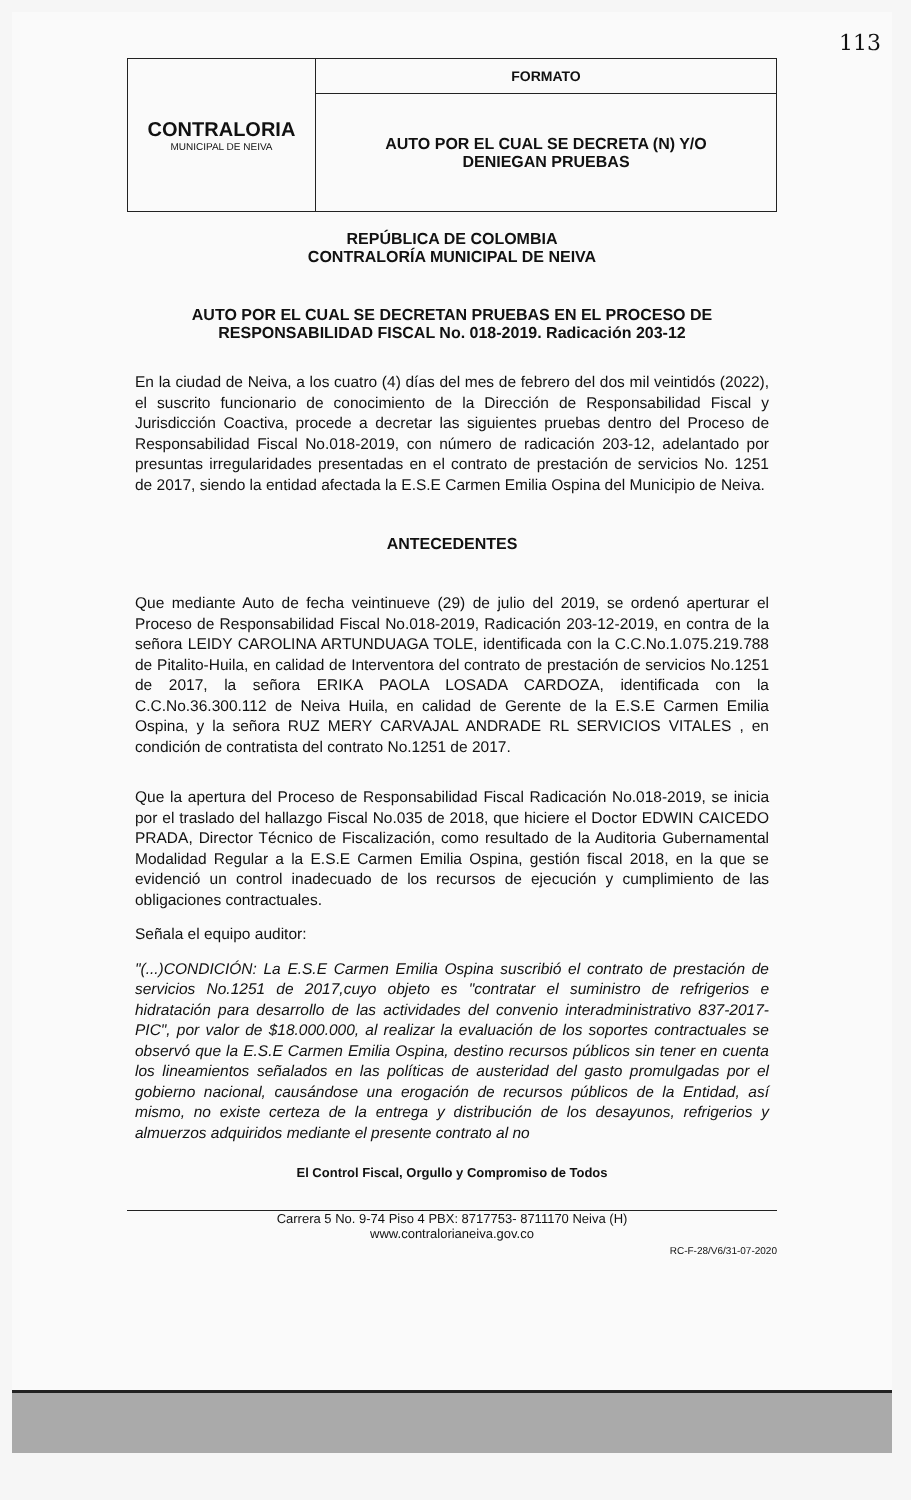113
| CONTRALORIA MUNICIPAL DE NEIVA | FORMATO |
| | AUTO POR EL CUAL SE DECRETA (N) Y/O DENIEGAN PRUEBAS |
REPÚBLICA DE COLOMBIA
CONTRALORÍA MUNICIPAL DE NEIVA
AUTO POR EL CUAL SE DECRETAN PRUEBAS EN EL PROCESO DE RESPONSABILIDAD FISCAL No. 018-2019. Radicación 203-12
En la ciudad de Neiva, a los cuatro (4) días del mes de febrero del dos mil veintidós (2022), el suscrito funcionario de conocimiento de la Dirección de Responsabilidad Fiscal y Jurisdicción Coactiva, procede a decretar las siguientes pruebas dentro del Proceso de Responsabilidad Fiscal No.018-2019, con número de radicación 203-12, adelantado por presuntas irregularidades presentadas en el contrato de prestación de servicios No. 1251 de 2017, siendo la entidad afectada la E.S.E Carmen Emilia Ospina del Municipio de Neiva.
ANTECEDENTES
Que mediante Auto de fecha veintinueve (29) de julio del 2019, se ordenó aperturar el Proceso de Responsabilidad Fiscal No.018-2019, Radicación 203-12-2019, en contra de la señora LEIDY CAROLINA ARTUNDUAGA TOLE, identificada con la C.C.No.1.075.219.788 de Pitalito-Huila, en calidad de Interventora del contrato de prestación de servicios No.1251 de 2017, la señora ERIKA PAOLA LOSADA CARDOZA, identificada con la C.C.No.36.300.112 de Neiva Huila, en calidad de Gerente de la E.S.E Carmen Emilia Ospina, y la señora RUZ MERY CARVAJAL ANDRADE RL SERVICIOS VITALES , en condición de contratista del contrato No.1251 de 2017.
Que la apertura del Proceso de Responsabilidad Fiscal Radicación No.018-2019, se inicia por el traslado del hallazgo Fiscal No.035 de 2018, que hiciere el Doctor EDWIN CAICEDO PRADA, Director Técnico de Fiscalización, como resultado de la Auditoria Gubernamental Modalidad Regular a la E.S.E Carmen Emilia Ospina, gestión fiscal 2018, en la que se evidenció un control inadecuado de los recursos de ejecución y cumplimiento de las obligaciones contractuales.
Señala el equipo auditor:
"(...)CONDICIÓN: La E.S.E Carmen Emilia Ospina suscribió el contrato de prestación de servicios No.1251 de 2017,cuyo objeto es "contratar el suministro de refrigerios e hidratación para desarrollo de las actividades del convenio interadministrativo 837-2017-PIC", por valor de $18.000.000, al realizar la evaluación de los soportes contractuales se observó que la E.S.E Carmen Emilia Ospina, destino recursos públicos sin tener en cuenta los lineamientos señalados en las políticas de austeridad del gasto promulgadas por el gobierno nacional, causándose una erogación de recursos públicos de la Entidad, así mismo, no existe certeza de la entrega y distribución de los desayunos, refrigerios y almuerzos adquiridos mediante el presente contrato al no
El Control Fiscal, Orgullo y Compromiso de Todos
Carrera 5 No. 9-74 Piso 4 PBX: 8717753- 8711170 Neiva (H)
www.contralorianeiva.gov.co
RC-F-28/V6/31-07-2020